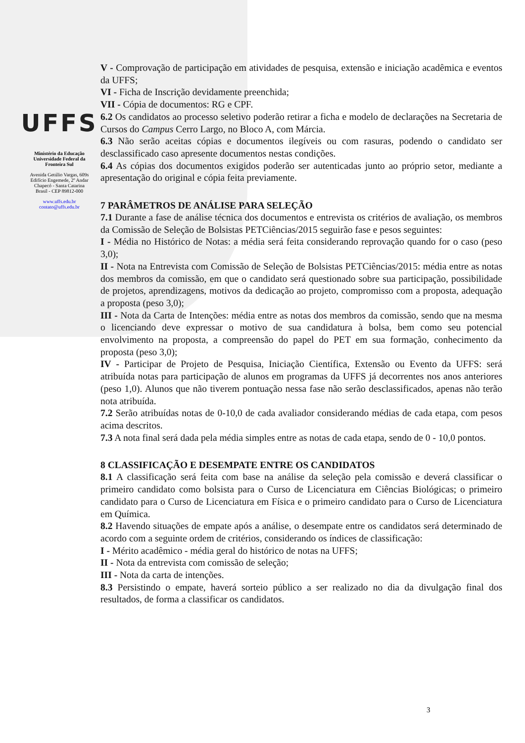UFFS
Ministério da Educação
Universidade Federal da
Fronteira Sul
Avenida Getúlio Vargas, 609s
Edifício Engemede, 2º Andar
Chapecó - Santa Catarina
Brasil - CEP 89812-000
www.uffs.edu.br
contato@uffs.edu.br
V - Comprovação de participação em atividades de pesquisa, extensão e iniciação acadêmica e eventos da UFFS;
VI - Ficha de Inscrição devidamente preenchida;
VII - Cópia de documentos: RG e CPF.
6.2 Os candidatos ao processo seletivo poderão retirar a ficha e modelo de declarações na Secretaria de Cursos do Campus Cerro Largo, no Bloco A, com Márcia.
6.3 Não serão aceitas cópias e documentos ilegíveis ou com rasuras, podendo o candidato ser desclassificado caso apresente documentos nestas condições.
6.4 As cópias dos documentos exigidos poderão ser autenticadas junto ao próprio setor, mediante a apresentação do original e cópia feita previamente.
7 PARÂMETROS DE ANÁLISE PARA SELEÇÃO
7.1 Durante a fase de análise técnica dos documentos e entrevista os critérios de avaliação, os membros da Comissão de Seleção de Bolsistas PETCiências/2015 seguirão fase e pesos seguintes:
I - Média no Histórico de Notas: a média será feita considerando reprovação quando for o caso (peso 3,0);
II - Nota na Entrevista com Comissão de Seleção de Bolsistas PETCiências/2015: média entre as notas dos membros da comissão, em que o candidato será questionado sobre sua participação, possibilidade de projetos, aprendizagens, motivos da dedicação ao projeto, compromisso com a proposta, adequação a proposta (peso 3,0);
III - Nota da Carta de Intenções: média entre as notas dos membros da comissão, sendo que na mesma o licenciando deve expressar o motivo de sua candidatura à bolsa, bem como seu potencial envolvimento na proposta, a compreensão do papel do PET em sua formação, conhecimento da proposta (peso 3,0);
IV - Participar de Projeto de Pesquisa, Iniciação Científica, Extensão ou Evento da UFFS: será atribuída notas para participação de alunos em programas da UFFS já decorrentes nos anos anteriores (peso 1,0). Alunos que não tiverem pontuação nessa fase não serão desclassificados, apenas não terão nota atribuída.
7.2 Serão atribuídas notas de 0-10,0 de cada avaliador considerando médias de cada etapa, com pesos acima descritos.
7.3 A nota final será dada pela média simples entre as notas de cada etapa, sendo de 0 - 10,0 pontos.
8 CLASSIFICAÇÃO E DESEMPATE ENTRE OS CANDIDATOS
8.1 A classificação será feita com base na análise da seleção pela comissão e deverá classificar o primeiro candidato como bolsista para o Curso de Licenciatura em Ciências Biológicas; o primeiro candidato para o Curso de Licenciatura em Física e o primeiro candidato para o Curso de Licenciatura em Química.
8.2 Havendo situações de empate após a análise, o desempate entre os candidatos será determinado de acordo com a seguinte ordem de critérios, considerando os índices de classificação:
I - Mérito acadêmico - média geral do histórico de notas na UFFS;
II - Nota da entrevista com comissão de seleção;
III - Nota da carta de intenções.
8.3 Persistindo o empate, haverá sorteio público a ser realizado no dia da divulgação final dos resultados, de forma a classificar os candidatos.
3